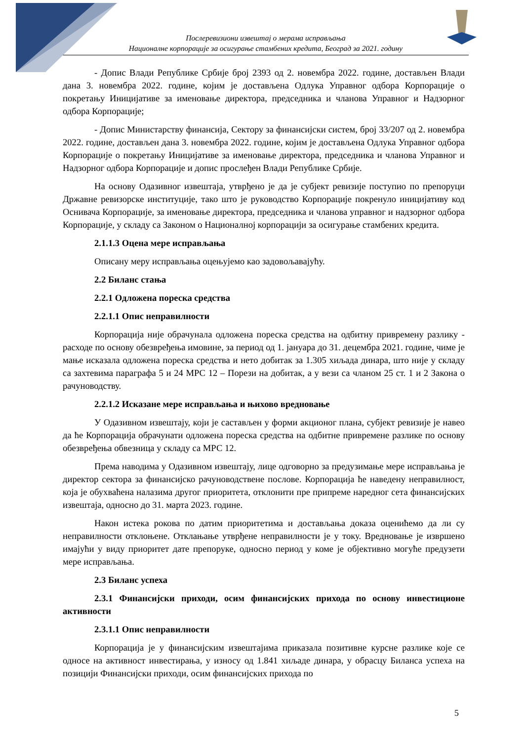Послеревизиони извештај о мерама исправљања
Националне корпорације за осигурање стамбених кредита, Београд за 2021. годину
- Допис Влади Републике Србије број 2393 од 2. новембра 2022. године, достављен Влади дана 3. новембра 2022. године, којим је достављена Одлука Управног одбора Корпорације о покретању Иницијативе за именовање директора, председника и чланова Управног и Надзорног одбора Корпорације;
- Допис Министарству финансија, Сектору за финансијски систем, број 33/207 од 2. новембра 2022. године, достављен дана 3. новембра 2022. године, којим је достављена Одлука Управног одбора Корпорације о покретању Иницијативе за именовање директора, председника и чланова Управног и Надзорног одбора Корпорације и допис прослеђен Влади Републике Србије.
На основу Одазивног извештаја, утврђено је да је субјект ревизије поступио по препоруци Државне ревизорске институције, тако што је руководство Корпорације покренуло иницијативу код Оснивача Корпорације, за именовање директора, председника и чланова управног и надзорног одбора Корпорације, у складу са Законом о Националној корпорацији за осигурање стамбених кредита.
2.1.1.3 Оцена мере исправљања
Описану меру исправљања оцењујемо као задовољавајућу.
2.2 Биланс стања
2.2.1 Одложена пореска средства
2.2.1.1 Опис неправилности
Корпорација није обрачунала одложена пореска средства на одбитну привремену разлику - расходе по основу обезвређења имовине, за период од 1. јануара до 31. децембра 2021. године, чиме је мање исказала одложена пореска средства и нето добитак за 1.305 хиљада динара, што није у складу са захтевима параграфа 5 и 24 МРС 12 – Порези на добитак, а у вези са чланом 25 ст. 1 и 2 Закона о рачуноводству.
2.2.1.2 Исказане мере исправљања и њихово вредновање
У Одазивном извештају, који је састављен у форми акционог плана, субјект ревизије је навео да ће Корпорација обрачунати одложена пореска средства на одбитне привремене разлике по основу обезвређења обвезница у складу са МРС 12.
Према наводима у Одазивном извештају, лице одговорно за предузимање мере исправљања је директор сектора за финансијско рачуноводствене послове. Корпорација ће наведену неправилност, која је обухваћена налазима другог приоритета, отклонити пре припреме наредног сета финансијских извештаја, односно до 31. марта 2023. године.
Након истека рокова по датим приоритетима и достављања доказа оценићемо да ли су неправилности отклоњене. Отклањање утврђене неправилности је у току. Вредновање је извршено имајући у виду приоритет дате препоруке, односно период у коме је објективно могуће предузети мере исправљања.
2.3 Биланс успеха
2.3.1 Финансијски приходи, осим финансијских прихода по основу инвестиционе активности
2.3.1.1 Опис неправилности
Корпорација је у финансијским извештајима приказала позитивне курсне разлике које се односе на активност инвестирања, у износу од 1.841 хиљаде динара, у обрасцу Биланса успеха на позицији Финансијски приходи, осим финансијских прихода по
5